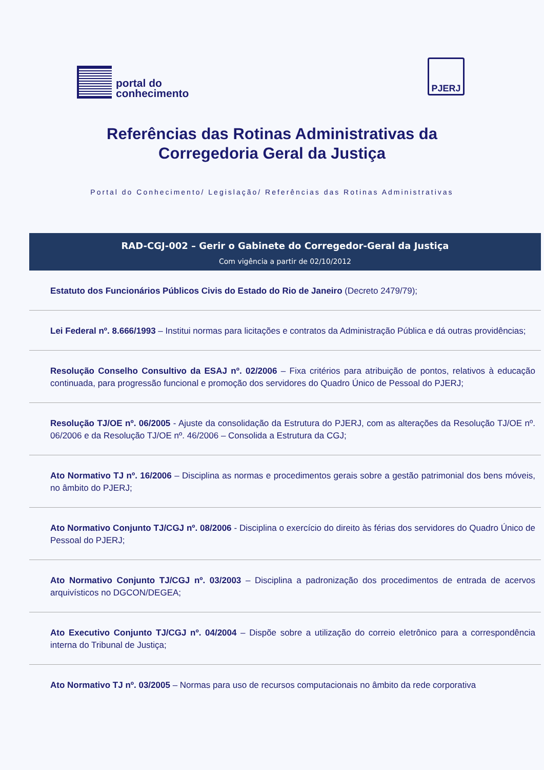portal do
conhecimento
PJERJ
Referências das Rotinas Administrativas da
Corregedoria Geral da Justiça
Portal do Conhecimento/ Legislação/ Referências das Rotinas Administrativas
RAD-CGJ-002 – Gerir o Gabinete do Corregedor-Geral da Justiça
Com vigência a partir de 02/10/2012
Estatuto dos Funcionários Públicos Civis do Estado do Rio de Janeiro (Decreto 2479/79);
Lei Federal nº. 8.666/1993 – Institui normas para licitações e contratos da Administração Pública e dá outras providências;
Resolução Conselho Consultivo da ESAJ nº. 02/2006 – Fixa critérios para atribuição de pontos, relativos à educação continuada, para progressão funcional e promoção dos servidores do Quadro Único de Pessoal do PJERJ;
Resolução TJ/OE nº. 06/2005 - Ajuste da consolidação da Estrutura do PJERJ, com as alterações da Resolução TJ/OE nº. 06/2006 e da Resolução TJ/OE nº. 46/2006 – Consolida a Estrutura da CGJ;
Ato Normativo TJ nº. 16/2006 – Disciplina as normas e procedimentos gerais sobre a gestão patrimonial dos bens móveis, no âmbito do PJERJ;
Ato Normativo Conjunto TJ/CGJ nº. 08/2006 - Disciplina o exercício do direito às férias dos servidores do Quadro Único de Pessoal do PJERJ;
Ato Normativo Conjunto TJ/CGJ nº. 03/2003 – Disciplina a padronização dos procedimentos de entrada de acervos arquivísticos no DGCON/DEGEA;
Ato Executivo Conjunto TJ/CGJ nº. 04/2004 – Dispõe sobre a utilização do correio eletrônico para a correspondência interna do Tribunal de Justiça;
Ato Normativo TJ nº. 03/2005 – Normas para uso de recursos computacionais no âmbito da rede corporativa